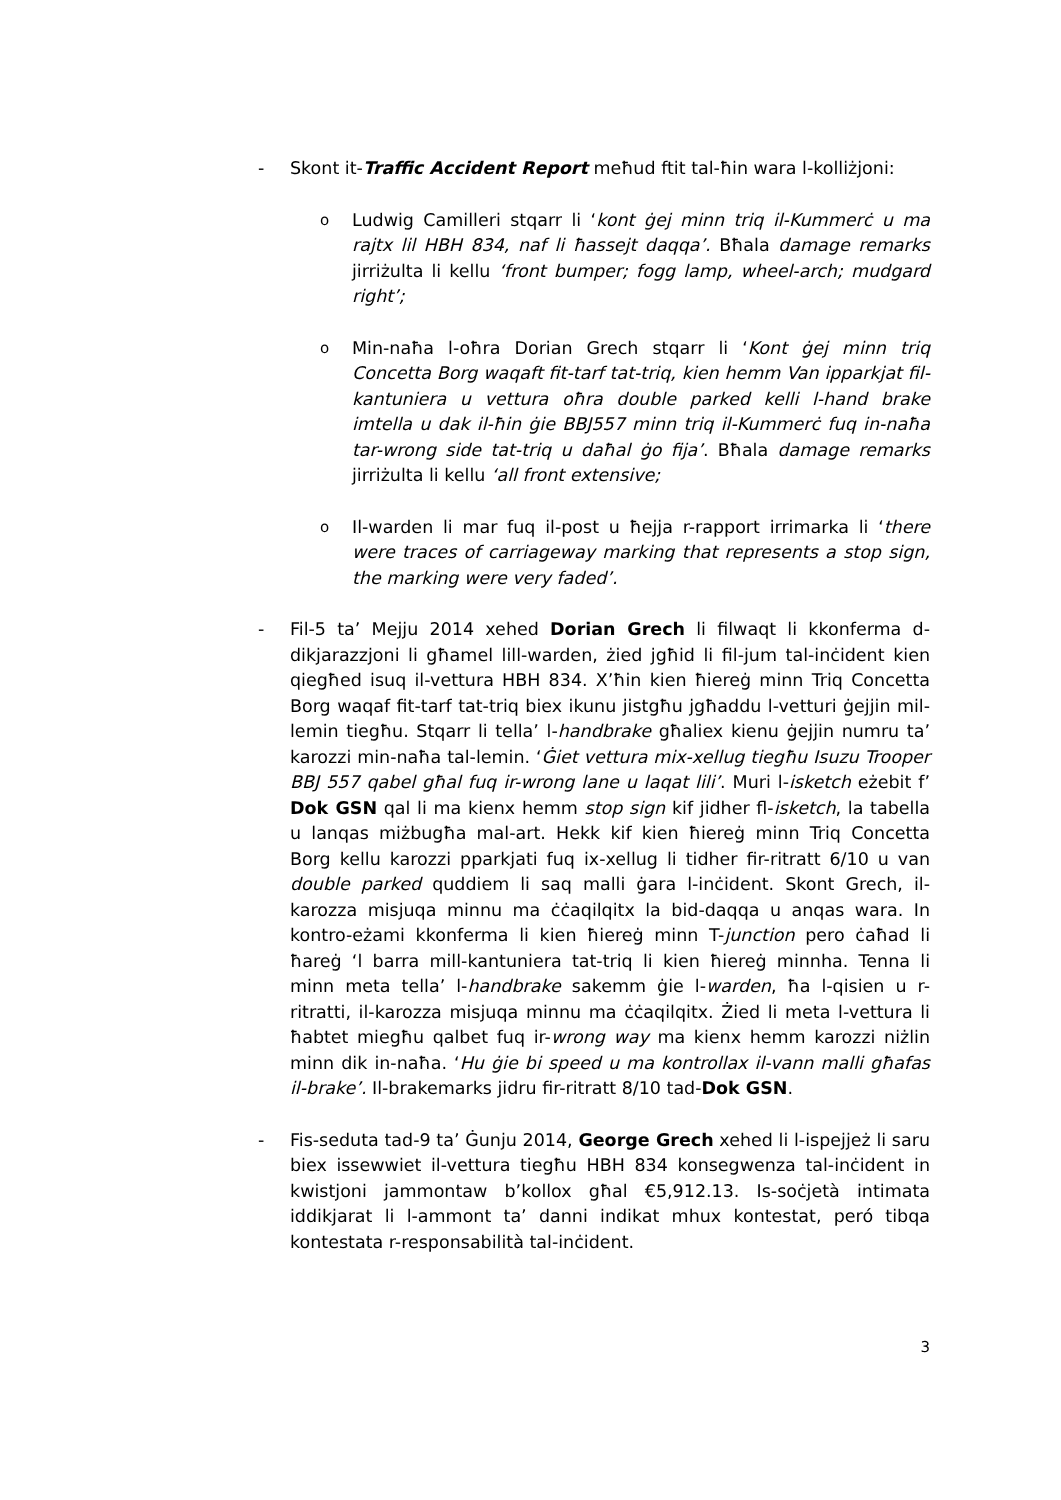- Skont it-Traffic Accident Report meħud ftit tal-ħin wara l-kolliżjoni:
o
Ludwig Camilleri stqarr li ‘kont ġej minn triq il-Kummerċ u ma rajtx lil HBH 834, naf li ħassejt daqqa’. Bħala damage remarks jirriżulta li kellu ‘front bumper; fogg lamp, wheel-arch; mudgard right’;
o
Min-naħa l-oħra Dorian Grech stqarr li ‘Kont ġej minn triq Concetta Borg waqaft fit-tarf tat-triq, kien hemm Van ipparkjat fil-kantuniera u vettura oħra double parked kelli l-hand brake imtella u dak il-ħin ġie BBJ557 minn triq il-Kummerċ fuq in-naħa tar-wrong side tat-triq u daħal ġo fija’. Bħala damage remarks jirriżulta li kellu ‘all front extensive;
o
Il-warden li mar fuq il-post u ħejja r-rapport irrimarka li ‘there were traces of carriageway marking that represents a stop sign, the marking were very faded’.
- Fil-5 ta’ Mejju 2014 xehed Dorian Grech li filwaqt li kkonferma d-dikjarazzjoni li għamel lill-warden, żied jgħid li fil-jum tal-inċident kien qiegħed isuq il-vettura HBH 834. X’ħin kien ħiereġ minn Triq Concetta Borg waqaf fit-tarf tat-triq biex ikunu jistgħu jgħaddu l-vetturi ġejjin mil-lemin tiegħu. Stqarr li tella’ l-handbrake għaliex kienu ġejjin numru ta’ karozzi min-naħa tal-lemin. ‘Ġiet vettura mix-xellug tiegħu Isuzu Trooper BBJ 557 qabel għal fuq ir-wrong lane u laqat lili’. Muri l-isketch eżebit f’ Dok GSN qal li ma kienx hemm stop sign kif jidher fl-isketch, la tabella u lanqas miżbugħa mal-art. Hekk kif kien ħiereġ minn Triq Concetta Borg kellu karozzi pparkjati fuq ix-xellug li tidher fir-ritratt 6/10 u van double parked quddiem li saq malli ġara l-inċident. Skont Grech, il-karozza misjuqa minnu ma ċċaqilqitx la bid-daqqa u anqas wara. In kontro-eżami kkonferma li kien ħiereġ minn T-junction pero ċaħad li ħareġ ‘l barra mill-kantuniera tat-triq li kien ħiereġ minnha. Tenna li minn meta tella’ l-handbrake sakemm ġie l-warden, ħa l-qisien u r-ritratti, il-karozza misjuqa minnu ma ċċaqilqitx. Żied li meta l-vettura li ħabtet miegħu qalbet fuq ir-wrong way ma kienx hemm karozzi niżlin minn dik in-naħa. ‘Hu ġie bi speed u ma kontrollax il-vann malli għafas il-brake’. Il-brakemarks jidru fir-ritratt 8/10 tad-Dok GSN.
- Fis-seduta tad-9 ta’ Ġunju 2014, George Grech xehed li l-ispejjeż li saru biex issewwiet il-vettura tiegħu HBH 834 konsegwenza tal-inċident in kwistjoni jammontaw b’kollox għal €5,912.13. Is-soċjetà intimata iddikjarat li l-ammont ta’ danni indikat mhux kontestat, peró tibqa kontestata r-responsabilità tal-inċident.
3